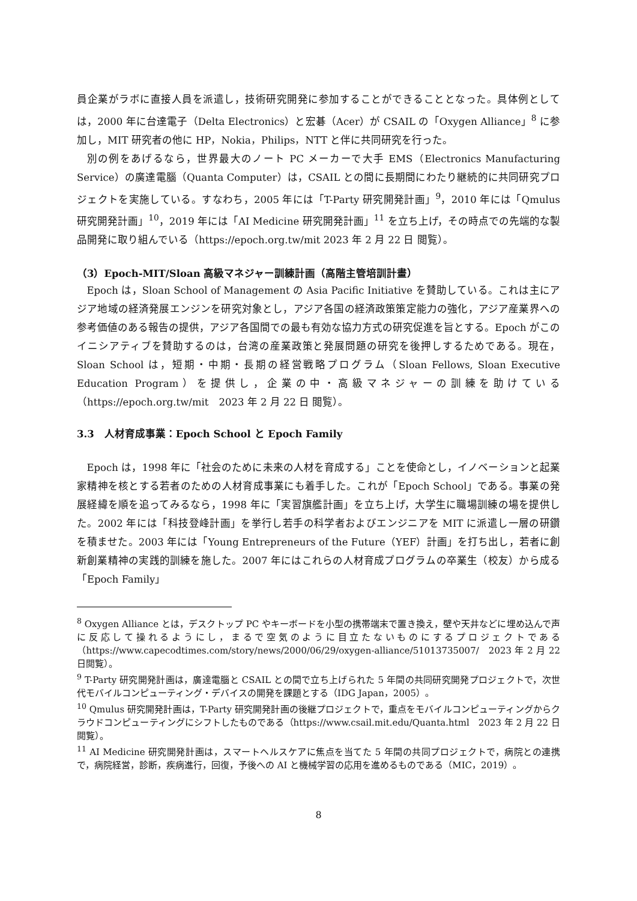員企業がラボに直接人員を派遣し，技術研究開発に参加することができることとなった。具体例としては，2000 年に台達電子（Delta Electronics）と宏碁（Acer）が CSAIL の「Oxygen Alliance」<sup>8</sup> に参加し，MIT 研究者の他に HP，Nokia，Philips，NTT と伴に共同研究を行った。
別の例をあげるなら，世界最大のノート PC メーカーで大手 EMS（Electronics Manufacturing Service）の廣達電腦（Quanta Computer）は，CSAIL との間に長期間にわたり継続的に共同研究プロジェクトを実施している。すなわち，2005 年には「T-Party 研究開発計画」<sup>9</sup>，2010 年には「Qmulus 研究開発計画」<sup>10</sup>，2019 年には「AI Medicine 研究開発計画」<sup>11</sup> を立ち上げ，その時点での先端的な製品開発に取り組んでいる（https://epoch.org.tw/mit 2023 年 2 月 22 日 閲覧）。
（3）Epoch-MIT/Sloan 高級マネジャー訓練計画（高階主管培訓計畫）
Epoch は，Sloan School of Management の Asia Pacific Initiative を賛助している。これは主にアジア地域の経済発展エンジンを研究対象とし，アジア各国の経済政策策定能力の強化，アジア産業界への参考価値のある報告の提供，アジア各国間での最も有効な協力方式の研究促進を旨とする。Epoch がこのイニシアティブを賛助するのは，台湾の産業政策と発展問題の研究を後押しするためである。現在，Sloan School は，短期・中期・長期の経営戦略プログラム（Sloan Fellows, Sloan Executive Education Program）を提供し，企業の中・高級マネジャーの訓練を助けている（https://epoch.org.tw/mit　2023 年 2 月 22 日 閲覧）。
3.3　人材育成事業：Epoch School と Epoch Family
Epoch は，1998 年に「社会のために未来の人材を育成する」ことを使命とし，イノベーションと起業家精神を核とする若者のための人材育成事業にも着手した。これが「Epoch School」である。事業の発展経緯を順を追ってみるなら，1998 年に「実習旗艦計画」を立ち上げ，大学生に職場訓練の場を提供した。2002 年には「科技登峰計画」を挙行し若手の科学者およびエンジニアを MIT に派遣し一層の研鑽を積ませた。2003 年には「Young Entrepreneurs of the Future（YEF）計画」を打ち出し，若者に創新創業精神の実践的訓練を施した。2007 年にはこれらの人材育成プログラムの卒業生（校友）から成る「Epoch Family」
<sup>8</sup> Oxygen Alliance とは，デスクトップ PC やキーボードを小型の携帯端末で置き換え，壁や天井などに埋め込んで声に反応して操れるようにし，まるで空気のように目立たないものにするプロジェクトである（https://www.capecodtimes.com/story/news/2000/06/29/oxygen-alliance/51013735007/　2023 年 2 月 22 日閲覧）。
<sup>9</sup> T-Party 研究開発計画は，廣達電腦と CSAIL との間で立ち上げられた 5 年間の共同研究開発プロジェクトで，次世代モバイルコンピューティング・デバイスの開発を課題とする（IDG Japan，2005）。
<sup>10</sup> Qmulus 研究開発計画は，T-Party 研究開発計画の後継プロジェクトで，重点をモバイルコンピューティングからクラウドコンピューティングにシフトしたものである（https://www.csail.mit.edu/Quanta.html　2023 年 2 月 22 日閲覧）。
<sup>11</sup> AI Medicine 研究開発計画は，スマートヘルスケアに焦点を当てた 5 年間の共同プロジェクトで，病院との連携で，病院経営，診断，疾病進行，回復，予後への AI と機械学習の応用を進めるものである（MIC，2019）。
8